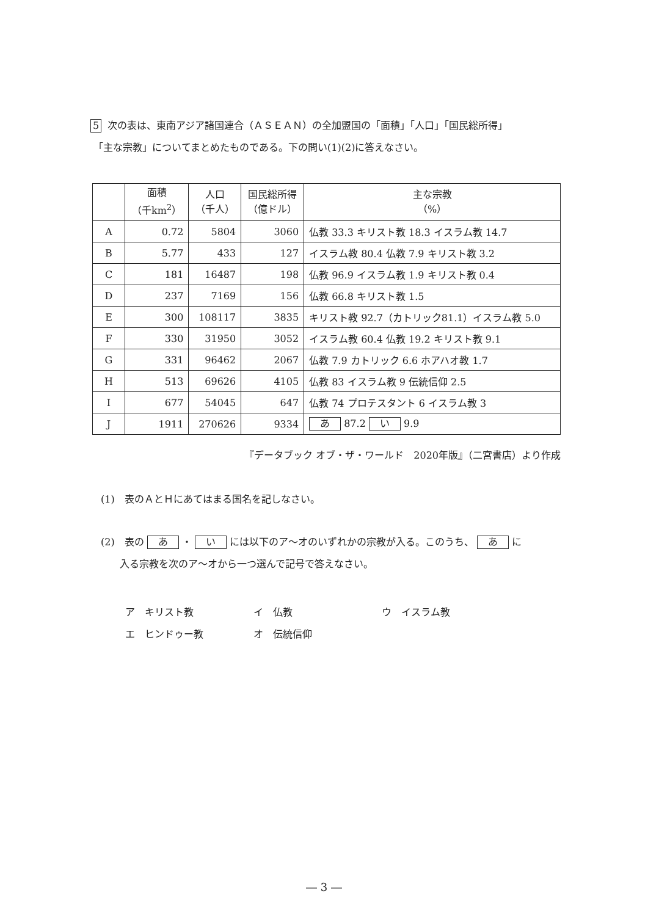5 次の表は、東南アジア諸国連合（ＡＳＥＡＮ）の全加盟国の「面積」「人口」「国民総所得」
「主な宗教」についてまとめたものである。下の問い(1)(2)に答えなさい。
| | 面積 （千km<sup>2</sup>） | 人口 （千人） | 国民総所得 （億ドル） | 主な宗教 （%） |
| --- | --- | --- | --- | --- |
| A | 0.72 | 5804 | 3060 | 仏教 33.3 キリスト教 18.3 イスラム教 14.7 |
| B | 5.77 | 433 | 127 | イスラム教 80.4 仏教 7.9 キリスト教 3.2 |
| C | 181 | 16487 | 198 | 仏教 96.9 イスラム教 1.9 キリスト教 0.4 |
| D | 237 | 7169 | 156 | 仏教 66.8 キリスト教 1.5 |
| E | 300 | 108117 | 3835 | キリスト教 92.7（カトリック81.1）イスラム教 5.0 |
| F | 330 | 31950 | 3052 | イスラム教 60.4 仏教 19.2 キリスト教 9.1 |
| G | 331 | 96462 | 2067 | 仏教 7.9 カトリック 6.6 ホアハオ教 1.7 |
| H | 513 | 69626 | 4105 | 仏教 83 イスラム教 9 伝統信仰 2.5 |
| I | 677 | 54045 | 647 | 仏教 74 プロテスタント 6 イスラム教 3 |
| J | 1911 | 270626 | 9334 | あ 87.2 い 9.9 |
『データブック オブ・ザ・ワールド　2020年版』（二宮書店）より作成
(1)　表のＡとＨにあてはまる国名を記しなさい。
(2)　表の あ ・ い には以下のア～オのいずれかの宗教が入る。このうち、 あ に
入る宗教を次のア～オから一つ選んで記号で答えなさい。
ア　キリスト教 イ　仏教 ウ　イスラム教
エ　ヒンドゥー教 オ　伝統信仰
― 3 ―